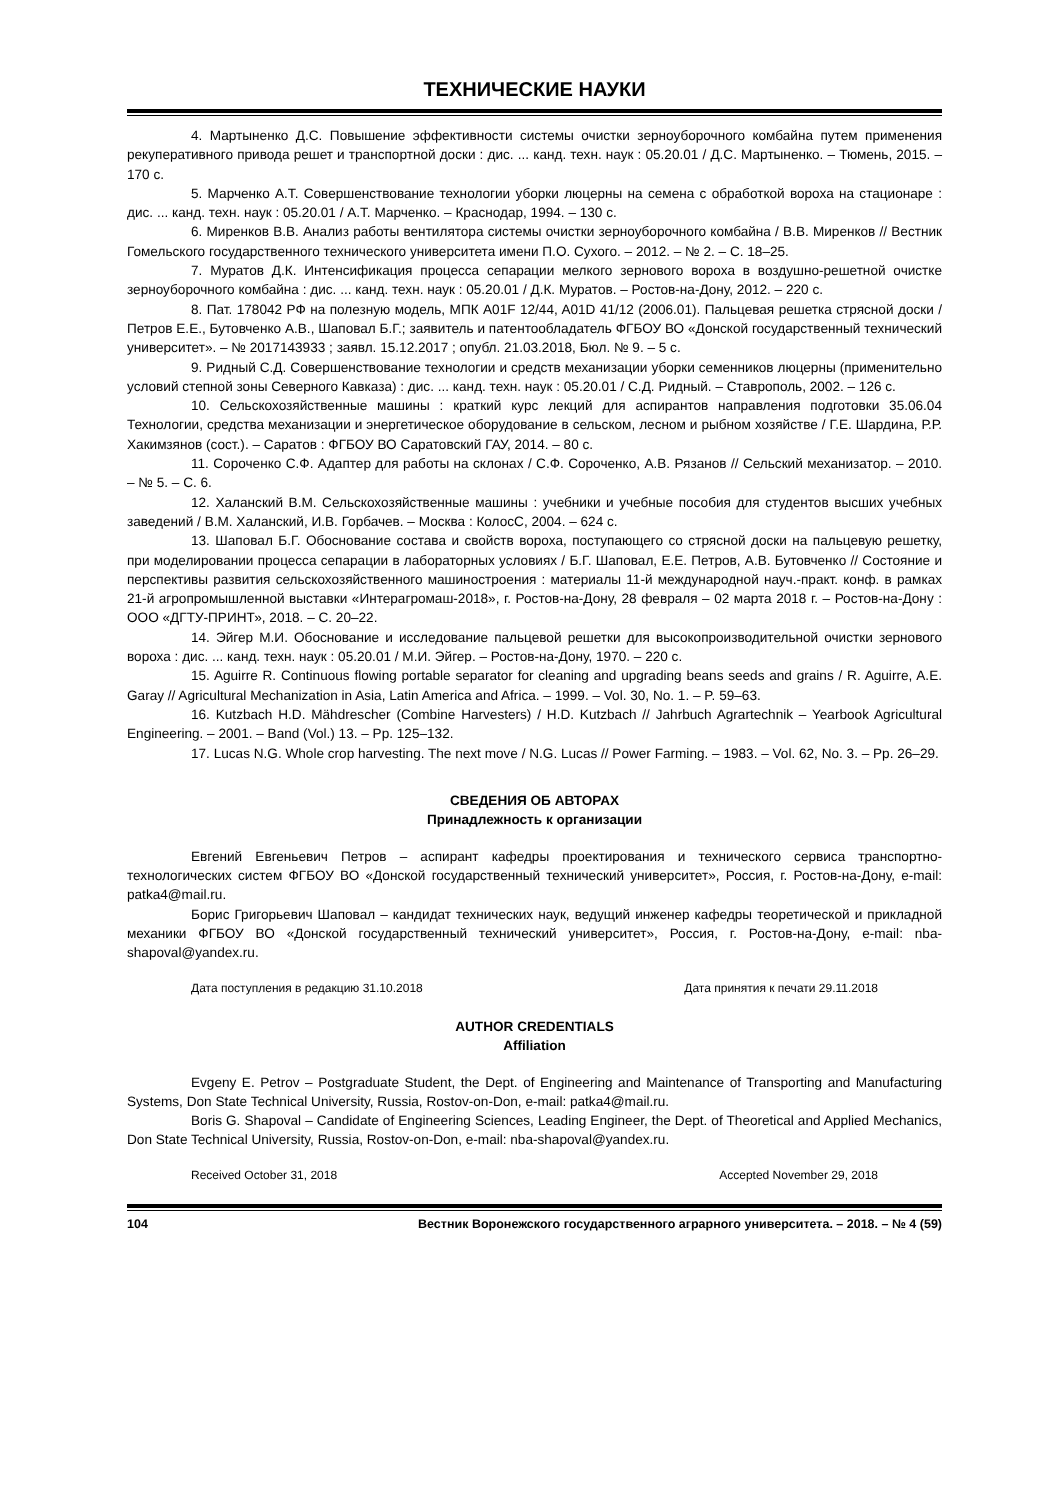ТЕХНИЧЕСКИЕ НАУКИ
4. Мартыненко Д.С. Повышение эффективности системы очистки зерноуборочного комбайна путем применения рекуперативного привода решет и транспортной доски : дис. ... канд. техн. наук : 05.20.01 / Д.С. Мартыненко. – Тюмень, 2015. – 170 с.
5. Марченко А.Т. Совершенствование технологии уборки люцерны на семена с обработкой вороха на стационаре : дис. ... канд. техн. наук : 05.20.01 / А.Т. Марченко. – Краснодар, 1994. – 130 с.
6. Миренков В.В. Анализ работы вентилятора системы очистки зерноуборочного комбайна / В.В. Миренков // Вестник Гомельского государственного технического университета имени П.О. Сухого. – 2012. – № 2. – С. 18–25.
7. Муратов Д.К. Интенсификация процесса сепарации мелкого зернового вороха в воздушно-решетной очистке зерноуборочного комбайна : дис. ... канд. техн. наук : 05.20.01 / Д.К. Муратов. – Ростов-на-Дону, 2012. – 220 с.
8. Пат. 178042 РФ на полезную модель, МПК A01F 12/44, A01D 41/12 (2006.01). Пальцевая решетка стрясной доски / Петров Е.Е., Бутовченко А.В., Шаповал Б.Г.; заявитель и патентообладатель ФГБОУ ВО «Донской государственный технический университет». – № 2017143933 ; заявл. 15.12.2017 ; опубл. 21.03.2018, Бюл. № 9. – 5 с.
9. Ридный С.Д. Совершенствование технологии и средств механизации уборки семенников люцерны (применительно условий степной зоны Северного Кавказа) : дис. ... канд. техн. наук : 05.20.01 / С.Д. Ридный. – Ставрополь, 2002. – 126 с.
10. Сельскохозяйственные машины : краткий курс лекций для аспирантов направления подготовки 35.06.04 Технологии, средства механизации и энергетическое оборудование в сельском, лесном и рыбном хозяйстве / Г.Е. Шардина, Р.Р. Хакимзянов (сост.). – Саратов : ФГБОУ ВО Саратовский ГАУ, 2014. – 80 с.
11. Сороченко С.Ф. Адаптер для работы на склонах / С.Ф. Сороченко, А.В. Рязанов // Сельский механизатор. – 2010. – № 5. – С. 6.
12. Халанский В.М. Сельскохозяйственные машины : учебники и учебные пособия для студентов высших учебных заведений / В.М. Халанский, И.В. Горбачев. – Москва : КолосС, 2004. – 624 с.
13. Шаповал Б.Г. Обоснование состава и свойств вороха, поступающего со стрясной доски на пальцевую решетку, при моделировании процесса сепарации в лабораторных условиях / Б.Г. Шаповал, Е.Е. Петров, А.В. Бутовченко // Состояние и перспективы развития сельскохозяйственного машиностроения : материалы 11-й международной науч.-практ. конф. в рамках 21-й агропромышленной выставки «Интерагромаш-2018», г. Ростов-на-Дону, 28 февраля – 02 марта 2018 г. – Ростов-на-Дону : ООО «ДГТУ-ПРИНТ», 2018. – С. 20–22.
14. Эйгер М.И. Обоснование и исследование пальцевой решетки для высокопроизводительной очистки зернового вороха : дис. ... канд. техн. наук : 05.20.01 / М.И. Эйгер. – Ростов-на-Дону, 1970. – 220 с.
15. Aguirre R. Continuous flowing portable separator for cleaning and upgrading beans seeds and grains / R. Aguirre, A.E. Garay // Agricultural Mechanization in Asia, Latin America and Africa. – 1999. – Vol. 30, No. 1. – P. 59–63.
16. Kutzbach H.D. Mähdrescher (Combine Harvesters) / H.D. Kutzbach // Jahrbuch Agrartechnik – Yearbook Agricultural Engineering. – 2001. – Band (Vol.) 13. – Pp. 125–132.
17. Lucas N.G. Whole crop harvesting. The next move / N.G. Lucas // Power Farming. – 1983. – Vol. 62, No. 3. – Pp. 26–29.
СВЕДЕНИЯ ОБ АВТОРАХ
Принадлежность к организации
Евгений Евгеньевич Петров – аспирант кафедры проектирования и технического сервиса транспортно-технологических систем ФГБОУ ВО «Донской государственный технический университет», Россия, г. Ростов-на-Дону, e-mail: patka4@mail.ru.
Борис Григорьевич Шаповал – кандидат технических наук, ведущий инженер кафедры теоретической и прикладной механики ФГБОУ ВО «Донской государственный технический университет», Россия, г. Ростов-на-Дону, e-mail: nba-shapoval@yandex.ru.
Дата поступления в редакцию 31.10.2018 Дата принятия к печати 29.11.2018
AUTHOR CREDENTIALS
Affiliation
Evgeny E. Petrov – Postgraduate Student, the Dept. of Engineering and Maintenance of Transporting and Manufacturing Systems, Don State Technical University, Russia, Rostov-on-Don, e-mail: patka4@mail.ru.
Boris G. Shapoval – Candidate of Engineering Sciences, Leading Engineer, the Dept. of Theoretical and Applied Mechanics, Don State Technical University, Russia, Rostov-on-Don, e-mail: nba-shapoval@yandex.ru.
Received October 31, 2018 Accepted November 29, 2018
104 Вестник Воронежского государственного аграрного университета. – 2018. – № 4 (59)